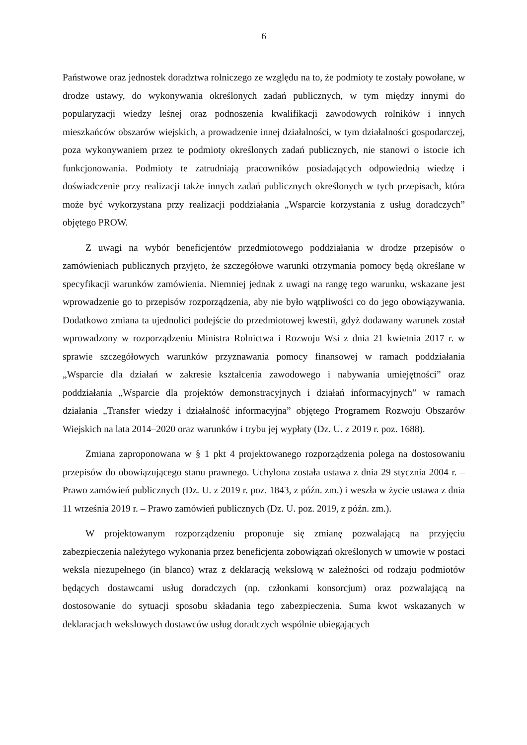– 6 –
Państwowe oraz jednostek doradztwa rolniczego ze względu na to, że podmioty te zostały powołane, w drodze ustawy, do wykonywania określonych zadań publicznych, w tym między innymi do popularyzacji wiedzy leśnej oraz podnoszenia kwalifikacji zawodowych rolników i innych mieszkańców obszarów wiejskich, a prowadzenie innej działalności, w tym działalności gospodarczej, poza wykonywaniem przez te podmioty określonych zadań publicznych, nie stanowi o istocie ich funkcjonowania. Podmioty te zatrudniają pracowników posiadających odpowiednią wiedzę i doświadczenie przy realizacji także innych zadań publicznych określonych w tych przepisach, która może być wykorzystana przy realizacji poddziałania „Wsparcie korzystania z usług doradczych” objętego PROW.
Z uwagi na wybór beneficjentów przedmiotowego poddziałania w drodze przepisów o zamówieniach publicznych przyjęto, że szczegółowe warunki otrzymania pomocy będą określane w specyfikacji warunków zamówienia. Niemniej jednak z uwagi na rangę tego warunku, wskazane jest wprowadzenie go to przepisów rozporządzenia, aby nie było wątpliwości co do jego obowiązywania. Dodatkowo zmiana ta ujednolici podejście do przedmiotowej kwestii, gdyż dodawany warunek został wprowadzony w rozporządzeniu Ministra Rolnictwa i Rozwoju Wsi z dnia 21 kwietnia 2017 r. w sprawie szczegółowych warunków przyznawania pomocy finansowej w ramach poddziałania „Wsparcie dla działań w zakresie kształcenia zawodowego i nabywania umiejętności” oraz poddziałania „Wsparcie dla projektów demonstracyjnych i działań informacyjnych” w ramach działania „Transfer wiedzy i działalność informacyjna” objętego Programem Rozwoju Obszarów Wiejskich na lata 2014–2020 oraz warunków i trybu jej wypłaty (Dz. U. z 2019 r. poz. 1688).
Zmiana zaproponowana w § 1 pkt 4 projektowanego rozporządzenia polega na dostosowaniu przepisów do obowiązującego stanu prawnego. Uchylona została ustawa z dnia 29 stycznia 2004 r. – Prawo zamówień publicznych (Dz. U. z 2019 r. poz. 1843, z późn. zm.) i weszła w życie ustawa z dnia 11 września 2019 r. – Prawo zamówień publicznych (Dz. U. poz. 2019, z późn. zm.).
W projektowanym rozporządzeniu proponuje się zmianę pozwalającą na przyjęciu zabezpieczenia należytego wykonania przez beneficjenta zobowiązań określonych w umowie w postaci weksla niezupełnego (in blanco) wraz z deklaracją wekslową w zależności od rodzaju podmiotów będących dostawcami usług doradczych (np. członkami konsorcjum) oraz pozwalającą na dostosowanie do sytuacji sposobu składania tego zabezpieczenia. Suma kwot wskazanych w deklaracjach wekslowych dostawców usług doradczych wspólnie ubiegających